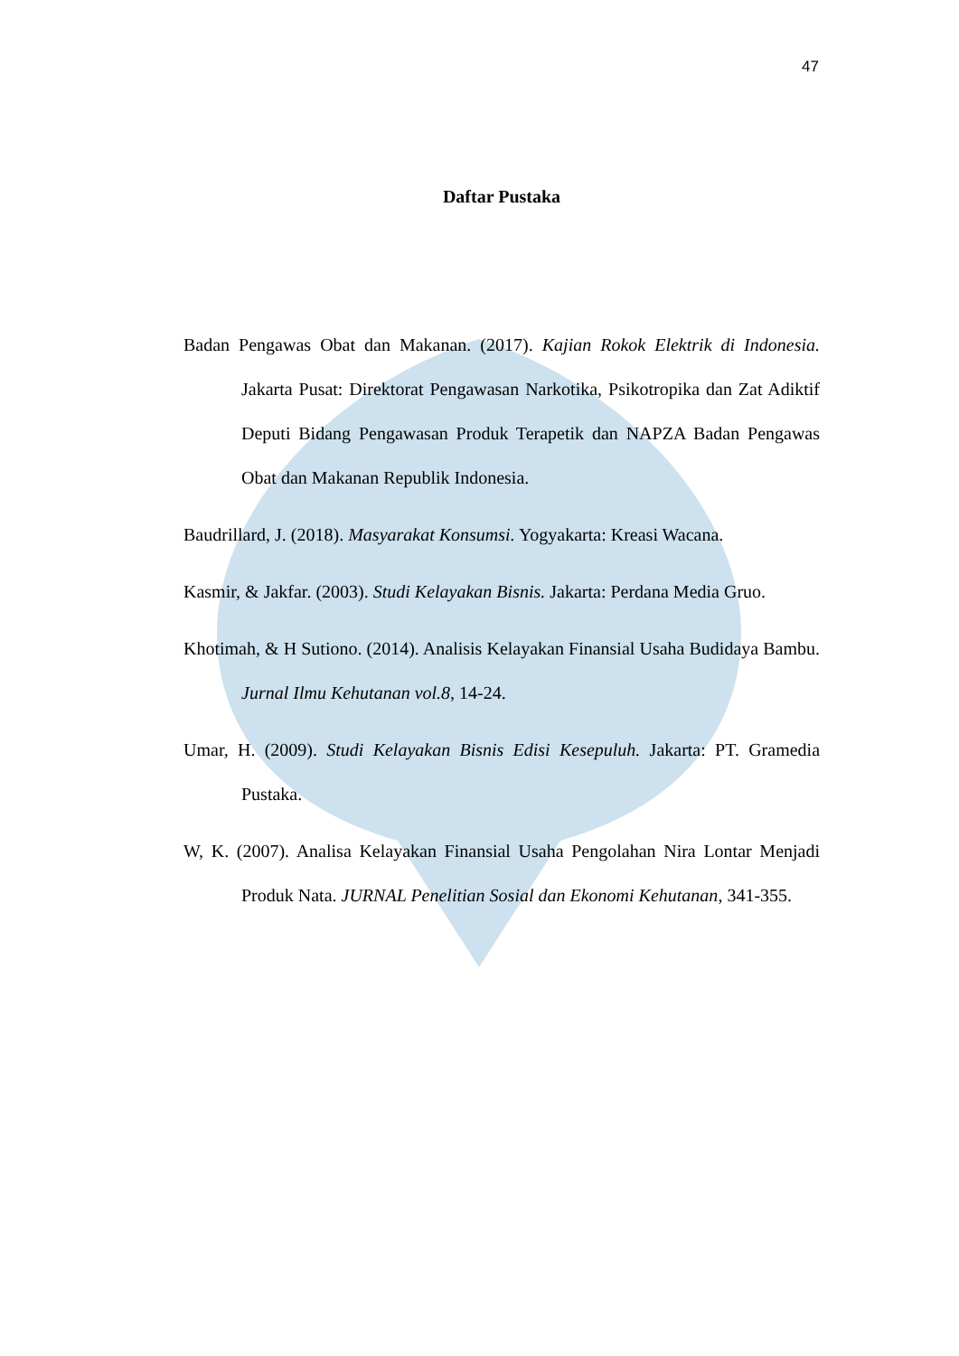47
Daftar Pustaka
Badan Pengawas Obat dan Makanan. (2017). Kajian Rokok Elektrik di Indonesia. Jakarta Pusat: Direktorat Pengawasan Narkotika, Psikotropika dan Zat Adiktif Deputi Bidang Pengawasan Produk Terapetik dan NAPZA Badan Pengawas Obat dan Makanan Republik Indonesia.
Baudrillard, J. (2018). Masyarakat Konsumsi. Yogyakarta: Kreasi Wacana.
Kasmir, & Jakfar. (2003). Studi Kelayakan Bisnis. Jakarta: Perdana Media Gruo.
Khotimah, & H Sutiono. (2014). Analisis Kelayakan Finansial Usaha Budidaya Bambu. Jurnal Ilmu Kehutanan vol.8, 14-24.
Umar, H. (2009). Studi Kelayakan Bisnis Edisi Kesepuluh. Jakarta: PT. Gramedia Pustaka.
W, K. (2007). Analisa Kelayakan Finansial Usaha Pengolahan Nira Lontar Menjadi Produk Nata. JURNAL Penelitian Sosial dan Ekonomi Kehutanan, 341-355.